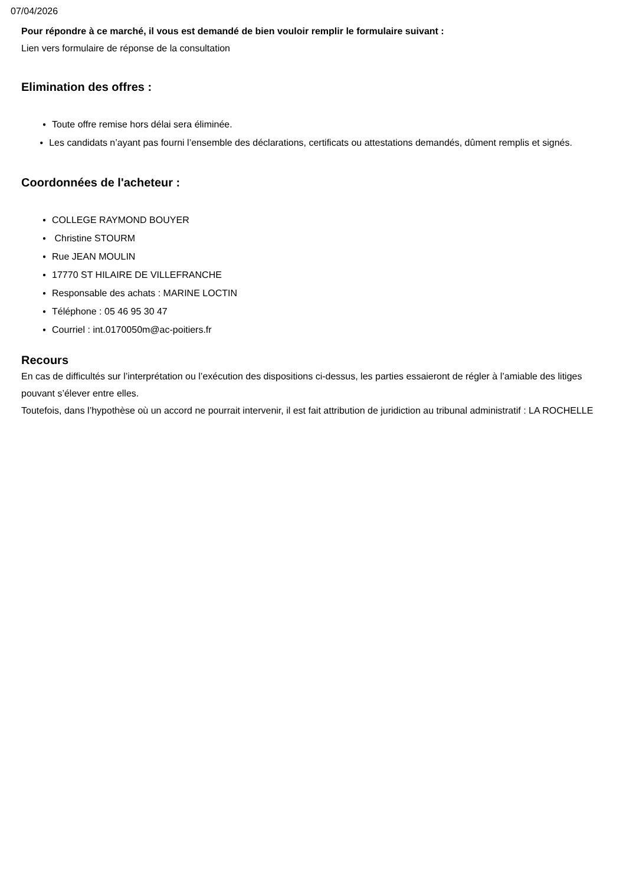07/04/2026
Pour répondre à ce marché, il vous est demandé de bien vouloir remplir le formulaire suivant :
Lien vers formulaire de réponse de la consultation
Elimination des offres :
● Toute offre remise hors délai sera éliminée.
● Les candidats n’ayant pas fourni l’ensemble des déclarations, certificats ou attestations demandés, dûment remplis et signés.
Coordonnées de l'acheteur :
● COLLEGE RAYMOND BOUYER
● Christine STOURM
● Rue JEAN MOULIN
● 17770 ST HILAIRE DE VILLEFRANCHE
● Responsable des achats : MARINE LOCTIN
● Téléphone : 05 46 95 30 47
● Courriel : int.0170050m@ac-poitiers.fr
Recours
En cas de difficultés sur l’interprétation ou l’exécution des dispositions ci-dessus, les parties essaieront de régler à l’amiable des litiges pouvant s’élever entre elles.
Toutefois, dans l’hypothèse où un accord ne pourrait intervenir, il est fait attribution de juridiction au tribunal administratif : LA ROCHELLE